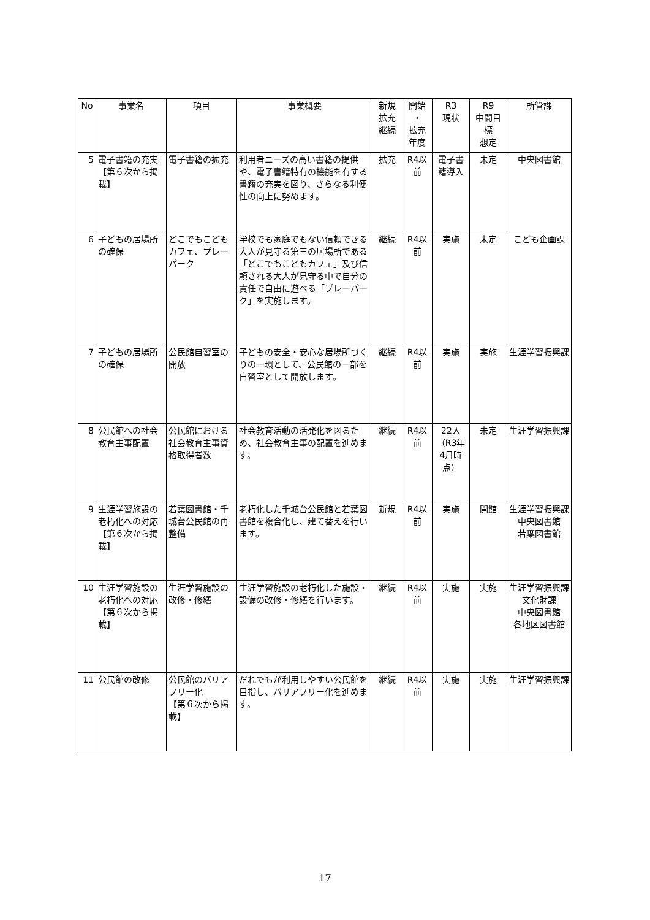| No | 事業名 | 項目 | 事業概要 | 新規 拡充 継続 | 開始 ・ 拡充 年度 | R3 現状 | R9 中間目 標 想定 | 所管課 |
| --- | --- | --- | --- | --- | --- | --- | --- | --- |
| 5 | 電子書籍の充実 【第６次から掲載】 | 電子書籍の拡充 | 利用者ニーズの高い書籍の提供や、電子書籍特有の機能を有する書籍の充実を図り、さらなる利便性の向上に努めます。 | 拡充 | R4以前 | 電子書籍導入 | 未定 | 中央図書館 |
| 6 | 子どもの居場所の確保 | どこでもこどもカフェ、プレーパーク | 学校でも家庭でもない信頼できる大人が見守る第三の居場所である「どこでもこどもカフェ」及び信頼される大人が見守る中で自分の責任で自由に遊べる「プレーパーク」を実施します。 | 継続 | R4以前 | 実施 | 未定 | こども企画課 |
| 7 | 子どもの居場所の確保 | 公民館自習室の開放 | 子どもの安全・安心な居場所づくりの一環として、公民館の一部を自習室として開放します。 | 継続 | R4以前 | 実施 | 実施 | 生涯学習振興課 |
| 8 | 公民館への社会教育主事配置 | 公民館における社会教育主事資格取得者数 | 社会教育活動の活発化を図るため、社会教育主事の配置を進めます。 | 継続 | R4以前 | 22人（R3年4月時点） | 未定 | 生涯学習振興課 |
| 9 | 生涯学習施設の老朽化への対応 【第６次から掲載】 | 若葉図書館・千城台公民館の再整備 | 老朽化した千城台公民館と若葉図書館を複合化し、建て替えを行います。 | 新規 | R4以前 | 実施 | 開館 | 生涯学習振興課 中央図書館 若葉図書館 |
| 10 | 生涯学習施設の老朽化への対応 【第６次から掲載】 | 生涯学習施設の改修・修繕 | 生涯学習施設の老朽化した施設・設備の改修・修繕を行います。 | 継続 | R4以前 | 実施 | 実施 | 生涯学習振興課 文化財課 中央図書館 各地区図書館 |
| 11 | 公民館の改修 | 公民館のバリアフリー化 【第６次から掲載】 | だれでもが利用しやすい公民館を目指し、バリアフリー化を進めます。 | 継続 | R4以前 | 実施 | 実施 | 生涯学習振興課 |
17